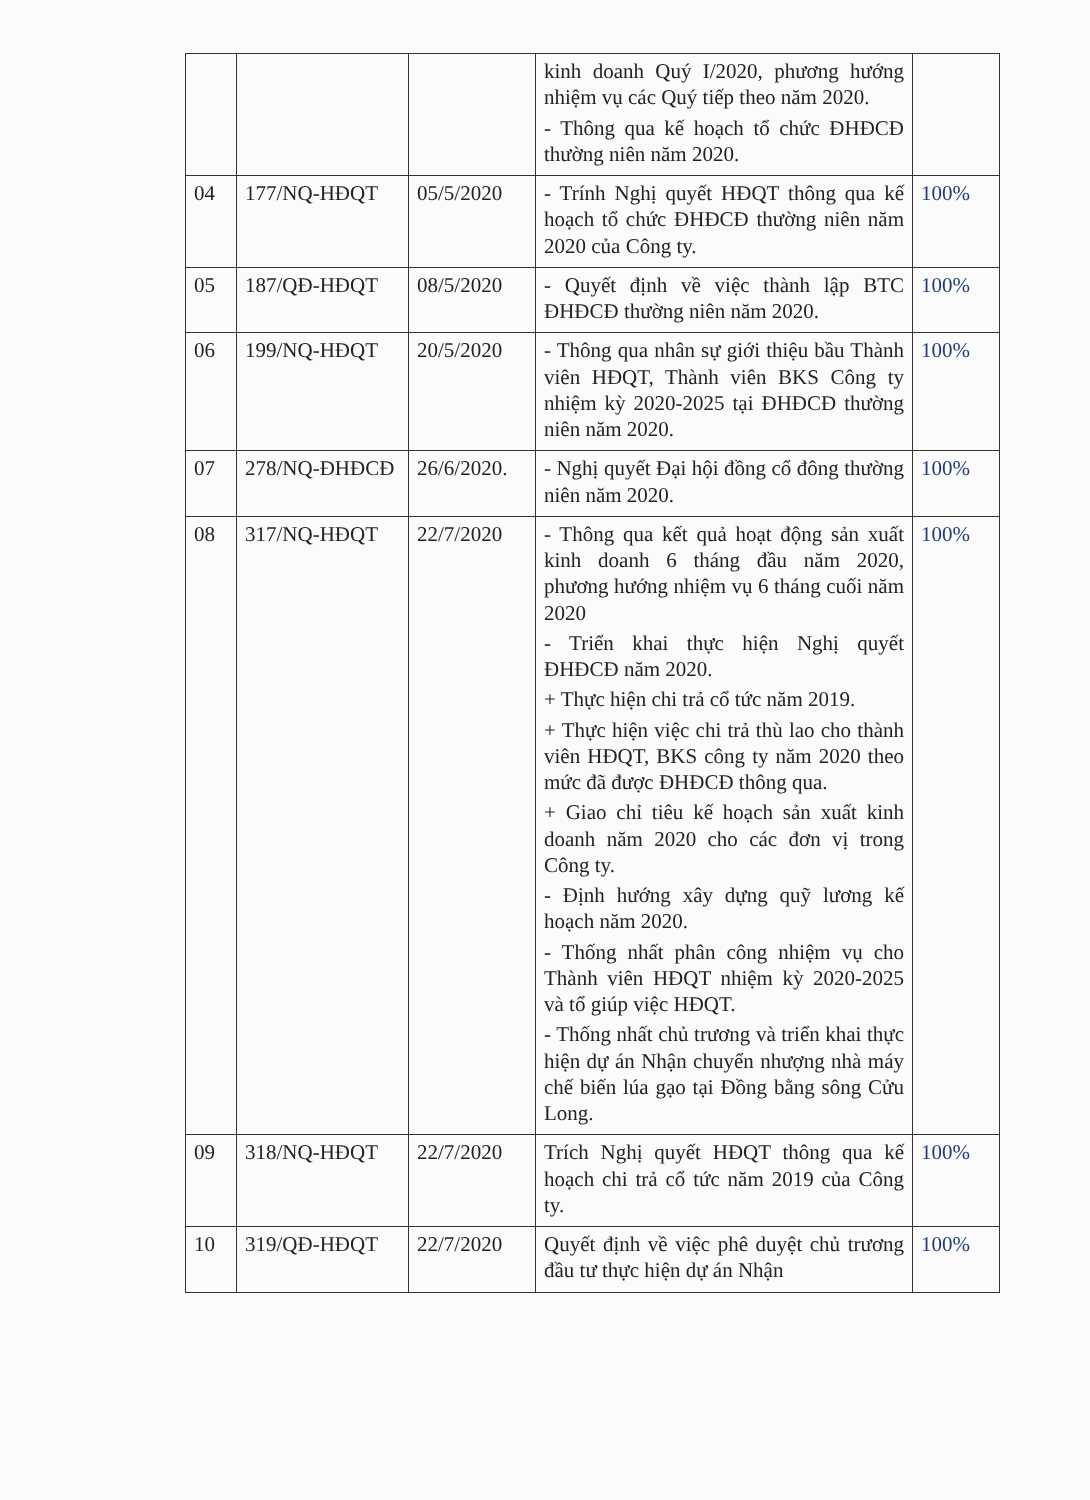| | | | kinh doanh Quý I/2020, phương hướng nhiệm vụ các Quý tiếp theo năm 2020. - Thông qua kế hoạch tổ chức ĐHĐCĐ thường niên năm 2020. | |
| 04 | 177/NQ-HĐQT | 05/5/2020 | - Trính Nghị quyết HĐQT thông qua kế hoạch tổ chức ĐHĐCĐ thường niên năm 2020 của Công ty. | 100% |
| 05 | 187/QĐ-HĐQT | 08/5/2020 | - Quyết định về việc thành lập BTC ĐHĐCĐ thường niên năm 2020. | 100% |
| 06 | 199/NQ-HĐQT | 20/5/2020 | - Thông qua nhân sự giới thiệu bầu Thành viên HĐQT, Thành viên BKS Công ty nhiệm kỳ 2020-2025 tại ĐHĐCĐ thường niên năm 2020. | 100% |
| 07 | 278/NQ-ĐHĐCĐ | 26/6/2020. | - Nghị quyết Đại hội đồng cổ đông thường niên năm 2020. | 100% |
| 08 | 317/NQ-HĐQT | 22/7/2020 | - Thông qua kết quả hoạt động sản xuất kinh doanh 6 tháng đầu năm 2020, phương hướng nhiệm vụ 6 tháng cuối năm 2020 - Triển khai thực hiện Nghị quyết ĐHĐCĐ năm 2020. + Thực hiện chi trả cổ tức năm 2019. + Thực hiện việc chi trả thù lao cho thành viên HĐQT, BKS công ty năm 2020 theo mức đã được ĐHĐCĐ thông qua. + Giao chỉ tiêu kế hoạch sản xuất kinh doanh năm 2020 cho các đơn vị trong Công ty. - Định hướng xây dựng quỹ lương kế hoạch năm 2020. - Thống nhất phân công nhiệm vụ cho Thành viên HĐQT nhiệm kỳ 2020-2025 và tổ giúp việc HĐQT. - Thống nhất chủ trương và triển khai thực hiện dự án Nhận chuyển nhượng nhà máy chế biến lúa gạo tại Đồng bằng sông Cửu Long. | 100% |
| 09 | 318/NQ-HĐQT | 22/7/2020 | Trích Nghị quyết HĐQT thông qua kế hoạch chi trả cổ tức năm 2019 của Công ty. | 100% |
| 10 | 319/QĐ-HĐQT | 22/7/2020 | Quyết định về việc phê duyệt chủ trương đầu tư thực hiện dự án Nhận | 100% |